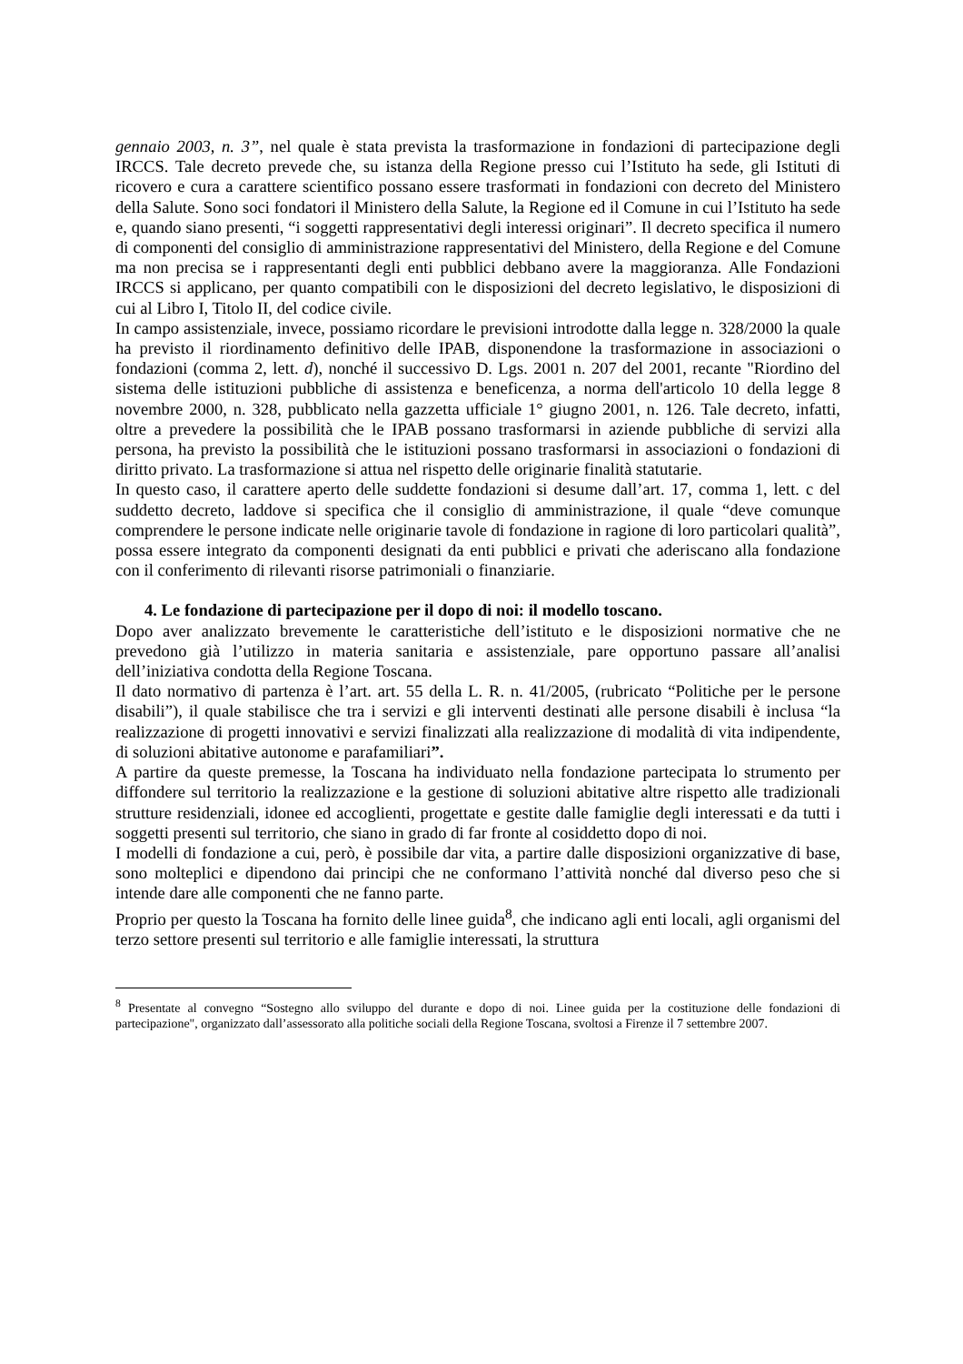gennaio 2003, n. 3”, nel quale è stata prevista la trasformazione in fondazioni di partecipazione degli IRCCS. Tale decreto prevede che, su istanza della Regione presso cui l’Istituto ha sede, gli Istituti di ricovero e cura a carattere scientifico possano essere trasformati in fondazioni con decreto del Ministero della Salute. Sono soci fondatori il Ministero della Salute, la Regione ed il Comune in cui l’Istituto ha sede e, quando siano presenti, “i soggetti rappresentativi degli interessi originari”. Il decreto specifica il numero di componenti del consiglio di amministrazione rappresentativi del Ministero, della Regione e del Comune ma non precisa se i rappresentanti degli enti pubblici debbano avere la maggioranza. Alle Fondazioni IRCCS si applicano, per quanto compatibili con le disposizioni del decreto legislativo, le disposizioni di cui al Libro I, Titolo II, del codice civile.
In campo assistenziale, invece, possiamo ricordare le previsioni introdotte dalla legge n. 328/2000 la quale ha previsto il riordinamento definitivo delle IPAB, disponendone la trasformazione in associazioni o fondazioni (comma 2, lett. d), nonché il successivo D. Lgs. 2001 n. 207 del 2001, recante "Riordino del sistema delle istituzioni pubbliche di assistenza e beneficenza, a norma dell'articolo 10 della legge 8 novembre 2000, n. 328, pubblicato nella gazzetta ufficiale 1° giugno 2001, n. 126. Tale decreto, infatti, oltre a prevedere la possibilità che le IPAB possano trasformarsi in aziende pubbliche di servizi alla persona, ha previsto la possibilità che le istituzioni possano trasformarsi in associazioni o fondazioni di diritto privato. La trasformazione si attua nel rispetto delle originarie finalità statutarie.
In questo caso, il carattere aperto delle suddette fondazioni si desume dall’art. 17, comma 1, lett. c del suddetto decreto, laddove si specifica che il consiglio di amministrazione, il quale “deve comunque comprendere le persone indicate nelle originarie tavole di fondazione in ragione di loro particolari qualità”, possa essere integrato da componenti designati da enti pubblici e privati che aderiscano alla fondazione con il conferimento di rilevanti risorse patrimoniali o finanziarie.
4. Le fondazione di partecipazione per il dopo di noi: il modello toscano.
Dopo aver analizzato brevemente le caratteristiche dell’istituto e le disposizioni normative che ne prevedono già l’utilizzo in materia sanitaria e assistenziale, pare opportuno passare all’analisi dell’iniziativa condotta della Regione Toscana.
Il dato normativo di partenza è l’art. art. 55 della L. R. n. 41/2005, (rubricato “Politiche per le persone disabili”), il quale stabilisce che tra i servizi e gli interventi destinati alle persone disabili è inclusa “la realizzazione di progetti innovativi e servizi finalizzati alla realizzazione di modalità di vita indipendente, di soluzioni abitative autonome e parafamiliari”.
A partire da queste premesse, la Toscana ha individuato nella fondazione partecipata lo strumento per diffondere sul territorio la realizzazione e la gestione di soluzioni abitative altre rispetto alle tradizionali strutture residenziali, idonee ed accoglienti, progettate e gestite dalle famiglie degli interessati e da tutti i soggetti presenti sul territorio, che siano in grado di far fronte al cosiddetto dopo di noi.
I modelli di fondazione a cui, però, è possibile dar vita, a partire dalle disposizioni organizzative di base, sono molteplici e dipendono dai principi che ne conformano l’attività nonché dal diverso peso che si intende dare alle componenti che ne fanno parte.
Proprio per questo la Toscana ha fornito delle linee guida<sup>8</sup>, che indicano agli enti locali, agli organismi del terzo settore presenti sul territorio e alle famiglie interessati, la struttura
<sup>8</sup> Presentate al convegno “Sostegno allo sviluppo del durante e dopo di noi. Linee guida per la costituzione delle fondazioni di partecipazione", organizzato dall’assessorato alla politiche sociali della Regione Toscana, svoltosi a Firenze il 7 settembre 2007.